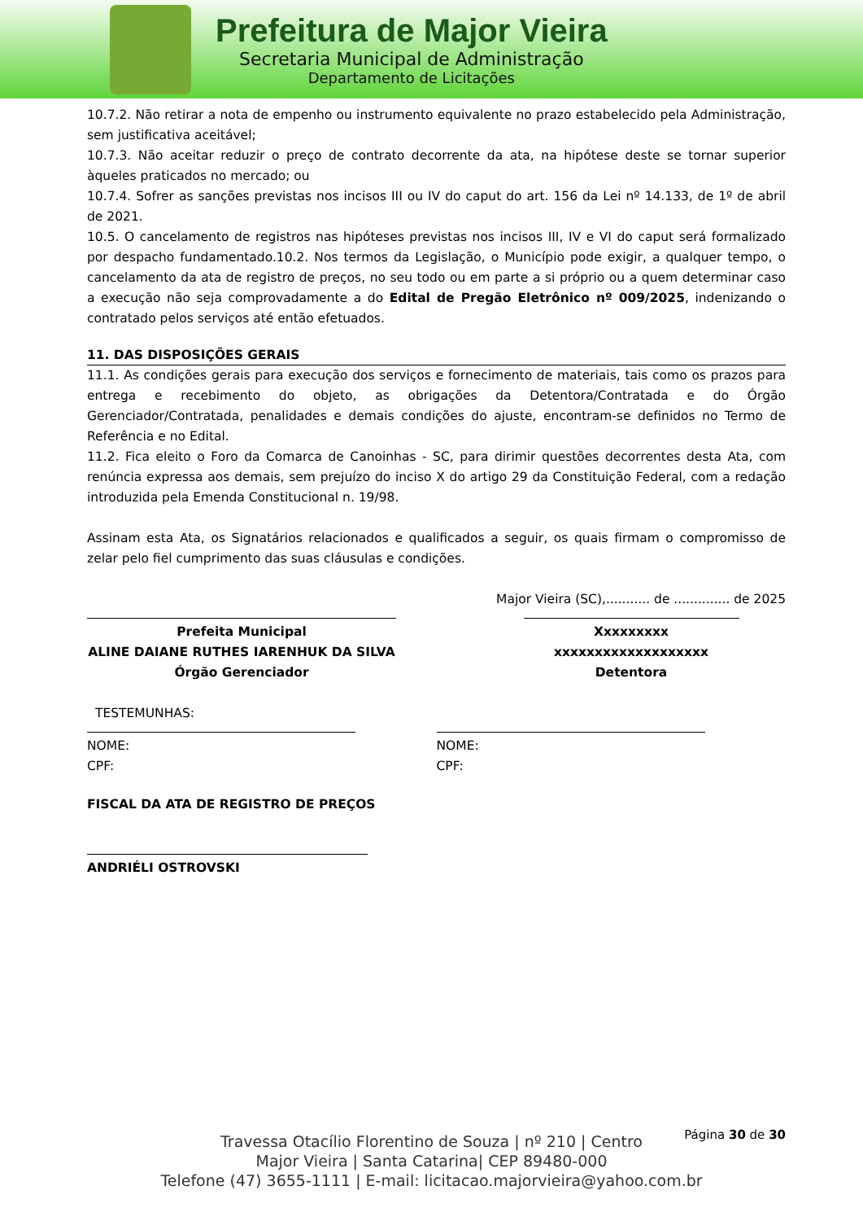Prefeitura de Major Vieira
Secretaria Municipal de Administração
Departamento de Licitações
10.7.2. Não retirar a nota de empenho ou instrumento equivalente no prazo estabelecido pela Administração, sem justificativa aceitável;
10.7.3. Não aceitar reduzir o preço de contrato decorrente da ata, na hipótese deste se tornar superior àqueles praticados no mercado; ou
10.7.4. Sofrer as sanções previstas nos incisos III ou IV do caput do art. 156 da Lei nº 14.133, de 1º de abril de 2021.
10.5. O cancelamento de registros nas hipóteses previstas nos incisos III, IV e VI do caput será formalizado por despacho fundamentado.10.2. Nos termos da Legislação, o Município pode exigir, a qualquer tempo, o cancelamento da ata de registro de preços, no seu todo ou em parte a si próprio ou a quem determinar caso a execução não seja comprovadamente a do Edital de Pregão Eletrônico nº 009/2025, indenizando o contratado pelos serviços até então efetuados.
11. DAS DISPOSIÇÕES GERAIS
11.1. As condições gerais para execução dos serviços e fornecimento de materiais, tais como os prazos para entrega e recebimento do objeto, as obrigações da Detentora/Contratada e do Órgão Gerenciador/Contratada, penalidades e demais condições do ajuste, encontram-se definidos no Termo de Referência e no Edital.
11.2. Fica eleito o Foro da Comarca de Canoinhas - SC, para dirimir questões decorrentes desta Ata, com renúncia expressa aos demais, sem prejuízo do inciso X do artigo 29 da Constituição Federal, com a redação introduzida pela Emenda Constitucional n. 19/98.
Assinam esta Ata, os Signatários relacionados e qualificados a seguir, os quais firmam o compromisso de zelar pelo fiel cumprimento das suas cláusulas e condições.
Major Vieira (SC),........... de .............. de 2025
Prefeita Municipal
ALINE DAIANE RUTHES IARENHUK DA SILVA
Órgão Gerenciador
Xxxxxxxxx
xxxxxxxxxxxxxxxxxxx
Detentora
TESTEMUNHAS:
NOME:
CPF:
NOME:
CPF:
FISCAL DA ATA DE REGISTRO DE PREÇOS
ANDRIÉLI OSTROVSKI
Página 30 de 30
Travessa Otacílio Florentino de Souza | nº 210 | Centro
Major Vieira | Santa Catarina| CEP 89480-000
Telefone (47) 3655-1111 | E-mail: licitacao.majorvieira@yahoo.com.br